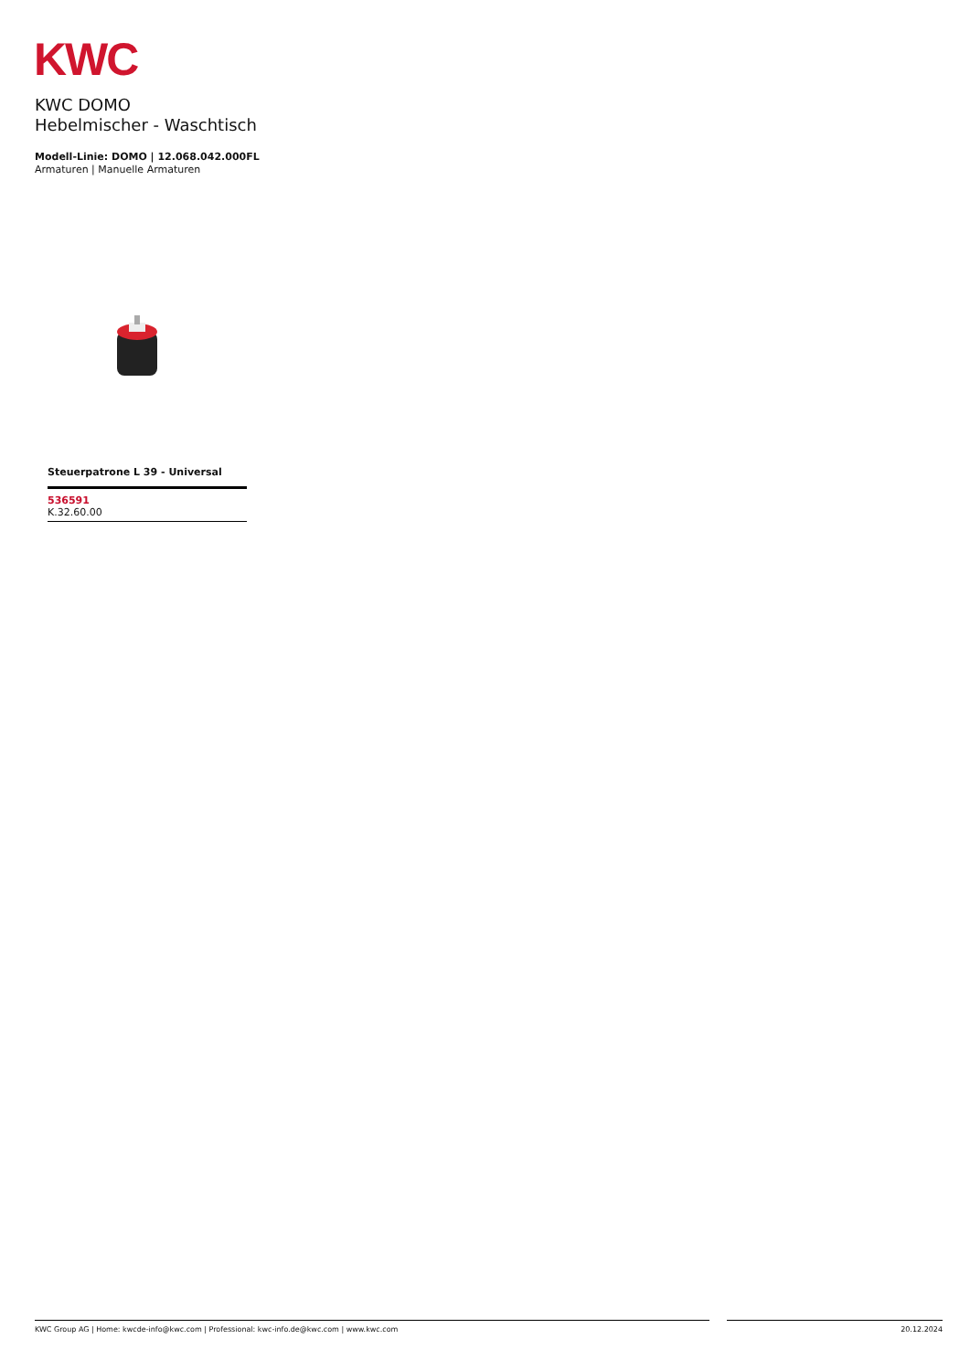KWC
KWC DOMO
Hebelmischer - Waschtisch
Modell-Linie: DOMO | 12.068.042.000FL
Armaturen | Manuelle Armaturen
Steuerpatrone L 39 - Universal
536591
K.32.60.00
KWC Group AG | Home: kwcde-info@kwc.com | Professional: kwc-info.de@kwc.com | www.kwc.com 20.12.2024